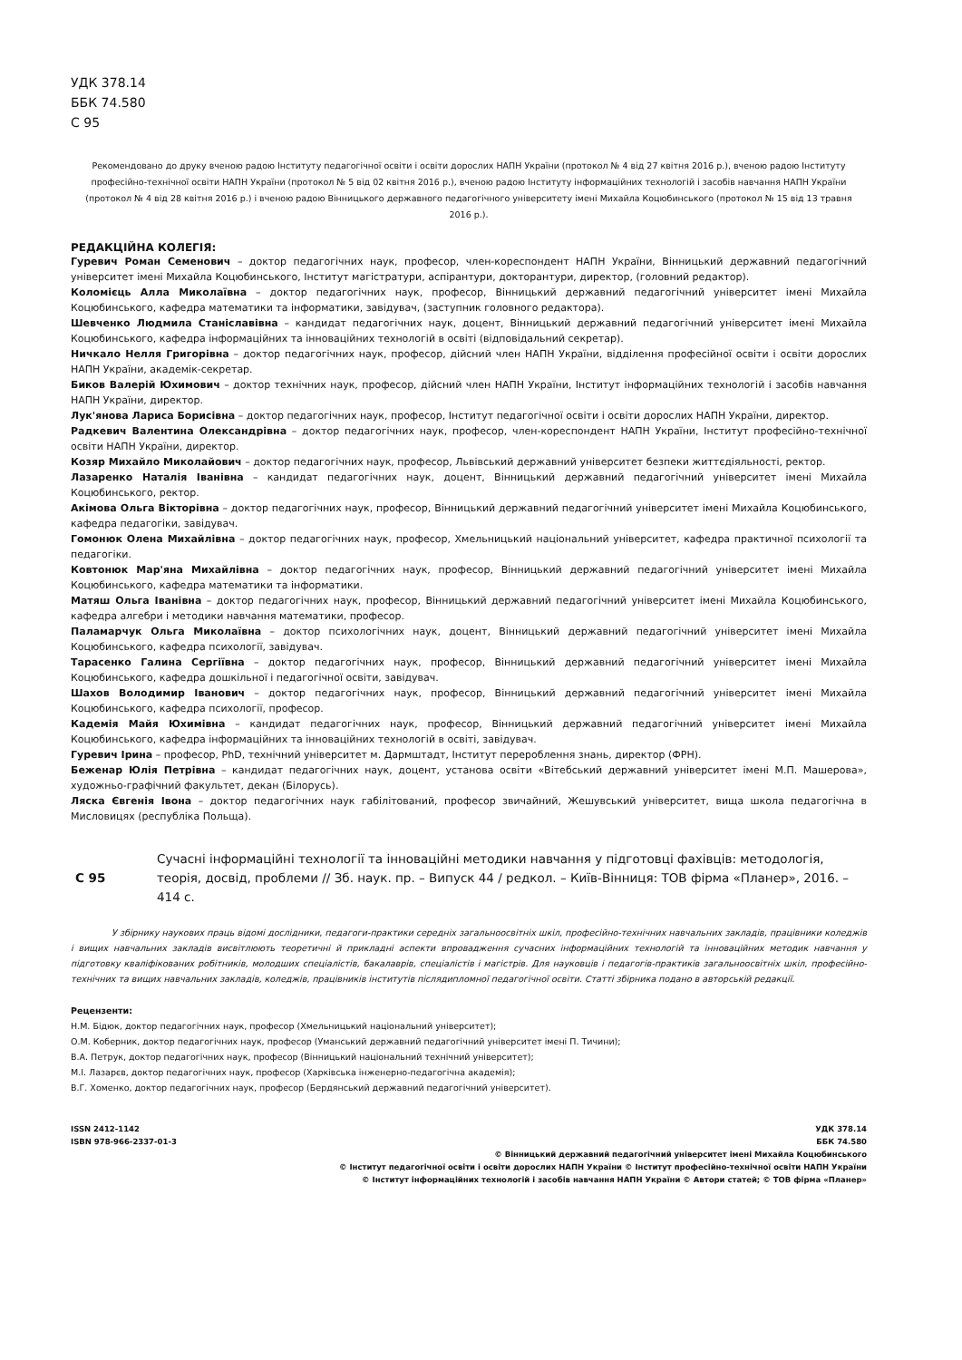УДК 378.14
ББК 74.580
С 95
Рекомендовано до друку вченою радою Інституту педагогічної освіти і освіти дорослих НАПН України (протокол № 4 від 27 квітня 2016 р.), вченою радою Інституту професійно-технічної освіти НАПН України (протокол № 5 від 02 квітня 2016 р.), вченою радою Інституту інформаційних технологій і засобів навчання НАПН України (протокол № 4 від 28 квітня 2016 р.) і вченою радою Вінницького державного педагогічного університету імені Михайла Коцюбинського (протокол № 15 від 13 травня 2016 р.).
РЕДАКЦІЙНА КОЛЕГІЯ:
Гуревич Роман Семенович – доктор педагогічних наук, професор, член-кореспондент НАПН України, Вінницький державний педагогічний університет імені Михайла Коцюбинського, Інститут магістратури, аспірантури, докторантури, директор, (головний редактор).
Коломієць Алла Миколаївна – доктор педагогічних наук, професор, Вінницький державний педагогічний університет імені Михайла Коцюбинського, кафедра математики та інформатики, завідувач, (заступник головного редактора).
Шевченко Людмила Станіславівна – кандидат педагогічних наук, доцент, Вінницький державний педагогічний університет імені Михайла Коцюбинського, кафедра інформаційних та інноваційних технологій в освіті (відповідальний секретар).
Ничкало Нелля Григорівна – доктор педагогічних наук, професор, дійсний член НАПН України, відділення професійної освіти і освіти дорослих НАПН України, академік-секретар.
Биков Валерій Юхимович – доктор технічних наук, професор, дійсний член НАПН України, Інститут інформаційних технологій і засобів навчання НАПН України, директор.
Лук'янова Лариса Борисівна – доктор педагогічних наук, професор, Інститут педагогічної освіти і освіти дорослих НАПН України, директор.
Радкевич Валентина Олександрівна – доктор педагогічних наук, професор, член-кореспондент НАПН України, Інститут професійно-технічної освіти НАПН України, директор.
Козяр Михайло Миколайович – доктор педагогічних наук, професор, Львівський державний університет безпеки життєдіяльності, ректор.
Лазаренко Наталія Іванівна – кандидат педагогічних наук, доцент, Вінницький державний педагогічний університет імені Михайла Коцюбинського, ректор.
Акімова Ольга Вікторівна – доктор педагогічних наук, професор, Вінницький державний педагогічний університет імені Михайла Коцюбинського, кафедра педагогіки, завідувач.
Гомонюк Олена Михайлівна – доктор педагогічних наук, професор, Хмельницький національний університет, кафедра практичної психології та педагогіки.
Ковтонюк Мар'яна Михайлівна – доктор педагогічних наук, професор, Вінницький державний педагогічний університет імені Михайла Коцюбинського, кафедра математики та інформатики.
Матяш Ольга Іванівна – доктор педагогічних наук, професор, Вінницький державний педагогічний університет імені Михайла Коцюбинського, кафедра алгебри і методики навчання математики, професор.
Паламарчук Ольга Миколаївна – доктор психологічних наук, доцент, Вінницький державний педагогічний університет імені Михайла Коцюбинського, кафедра психології, завідувач.
Тарасенко Галина Сергіївна – доктор педагогічних наук, професор, Вінницький державний педагогічний університет імені Михайла Коцюбинського, кафедра дошкільної і педагогічної освіти, завідувач.
Шахов Володимир Іванович – доктор педагогічних наук, професор, Вінницький державний педагогічний університет імені Михайла Коцюбинського, кафедра психології, професор.
Кадемія Майя Юхимівна – кандидат педагогічних наук, професор, Вінницький державний педагогічний університет імені Михайла Коцюбинського, кафедра інформаційних та інноваційних технологій в освіті, завідувач.
Гуревич Ірина – професор, PhD, технічний університет м. Дармштадт, Інститут перероблення знань, директор (ФРН).
Беженар Юлія Петрівна – кандидат педагогічних наук, доцент, установа освіти «Вітебський державний університет імені М.П. Машерова», художньо-графічний факультет, декан (Білорусь).
Ляска Євгенія Івона – доктор педагогічних наук габілітований, професор звичайний, Жешувський університет, вища школа педагогічна в Мисловицях (республіка Польща).
С 95
Сучасні інформаційні технології та інноваційні методики навчання у підготовці фахівців: методологія, теорія, досвід, проблеми // Зб. наук. пр. – Випуск 44 / редкол. – Київ-Вінниця: ТОВ фірма «Планер», 2016. – 414 с.
У збірнику наукових праць відомі дослідники, педагоги-практики середніх загальноосвітніх шкіл, професійно-технічних навчальних закладів, працівники коледжів і вищих навчальних закладів висвітлюють теоретичні й прикладні аспекти впровадження сучасних інформаційних технологій та інноваційних методик навчання у підготовку кваліфікованих робітників, молодших спеціалістів, бакалаврів, спеціалістів і магістрів. Для науковців і педагогів-практиків загальноосвітніх шкіл, професійно-технічних та вищих навчальних закладів, коледжів, працівників інститутів післядипломної педагогічної освіти. Статті збірника подано в авторській редакції.
Рецензенти:
Н.М. Бідюк, доктор педагогічних наук, професор (Хмельницький національний університет);
О.М. Коберник, доктор педагогічних наук, професор (Уманський державний педагогічний університет імені П. Тичини);
В.А. Петрук, доктор педагогічних наук, професор (Вінницький національний технічний університет);
М.І. Лазарєв, доктор педагогічних наук, професор (Харківська інженерно-педагогічна академія);
В.Г. Хоменко, доктор педагогічних наук, професор (Бердянський державний педагогічний університет).
ISSN 2412-1142
ISBN 978-966-2337-01-3
УДК 378.14
ББК 74.580
© Вінницький державний педагогічний університет імені Михайла Коцюбинського
© Інститут педагогічної освіти і освіти дорослих НАПН України © Інститут професійно-технічної освіти НАПН України
© Інститут інформаційних технологій і засобів навчання НАПН України © Автори статей; © ТОВ фірма «Планер»